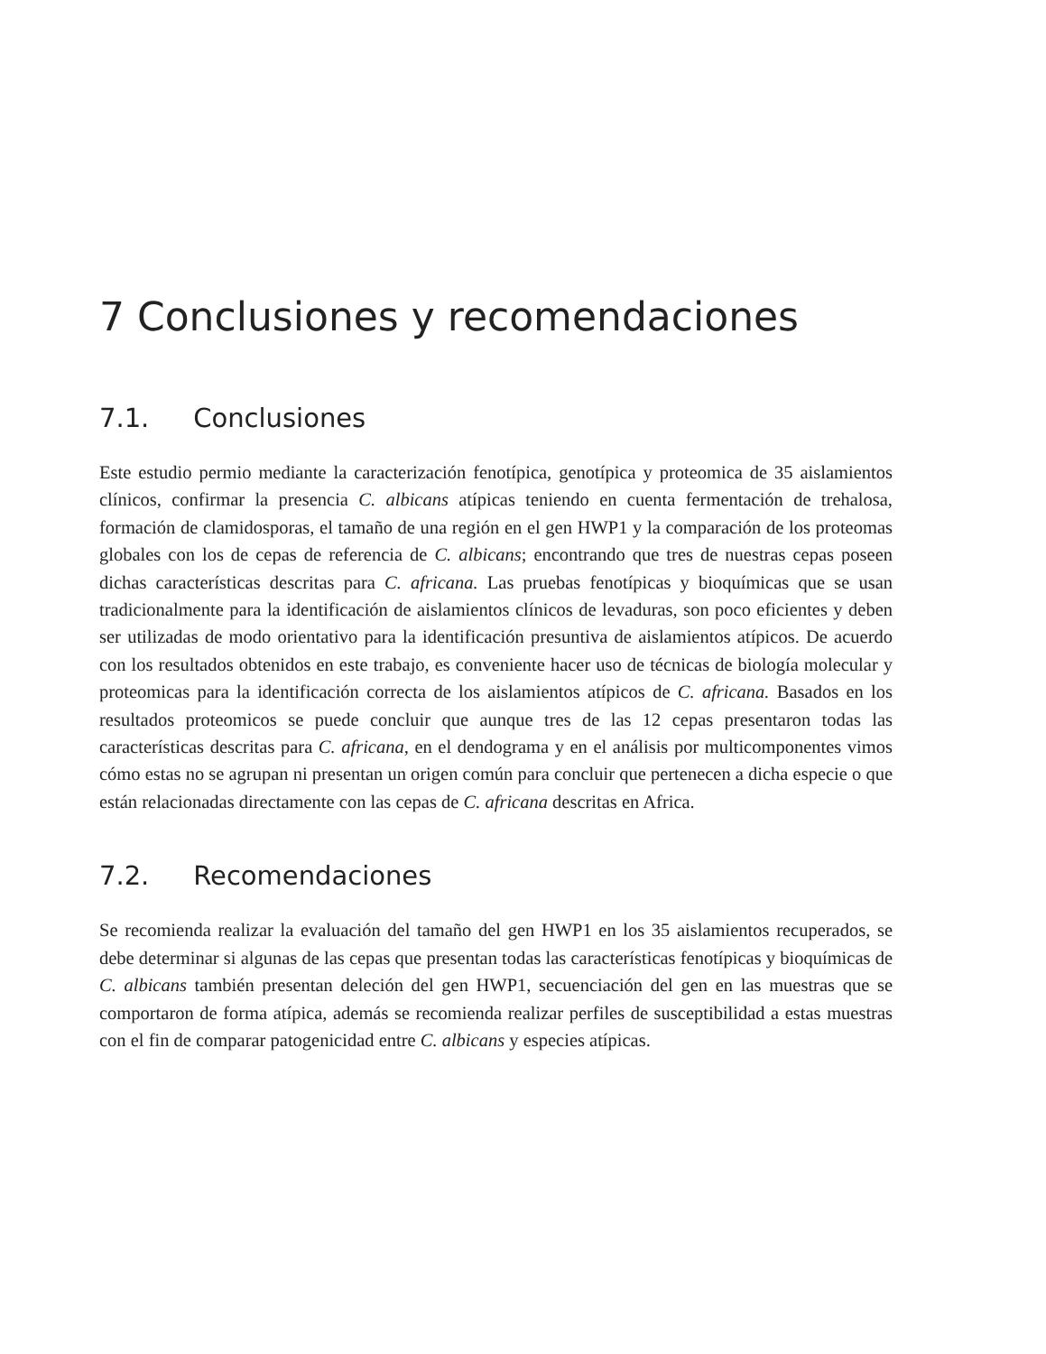7 Conclusiones y recomendaciones
7.1. Conclusiones
Este estudio permio mediante la caracterización fenotípica, genotípica y proteomica de 35 aislamientos clínicos, confirmar la presencia C. albicans atípicas teniendo en cuenta fermentación de trehalosa, formación de clamidosporas, el tamaño de una región en el gen HWP1 y la comparación de los proteomas globales con los de cepas de referencia de C. albicans; encontrando que tres de nuestras cepas poseen dichas características descritas para C. africana. Las pruebas fenotípicas y bioquímicas que se usan tradicionalmente para la identificación de aislamientos clínicos de levaduras, son poco eficientes y deben ser utilizadas de modo orientativo para la identificación presuntiva de aislamientos atípicos. De acuerdo con los resultados obtenidos en este trabajo, es conveniente hacer uso de técnicas de biología molecular y proteomicas para la identificación correcta de los aislamientos atípicos de C. africana. Basados en los resultados proteomicos se puede concluir que aunque tres de las 12 cepas presentaron todas las características descritas para C. africana, en el dendograma y en el análisis por multicomponentes vimos cómo estas no se agrupan ni presentan un origen común para concluir que pertenecen a dicha especie o que están relacionadas directamente con las cepas de C. africana descritas en Africa.
7.2. Recomendaciones
Se recomienda realizar la evaluación del tamaño del gen HWP1 en los 35 aislamientos recuperados, se debe determinar si algunas de las cepas que presentan todas las características fenotípicas y bioquímicas de C. albicans también presentan deleción del gen HWP1, secuenciación del gen en las muestras que se comportaron de forma atípica, además se recomienda realizar perfiles de susceptibilidad a estas muestras con el fin de comparar patogenicidad entre C. albicans y especies atípicas.